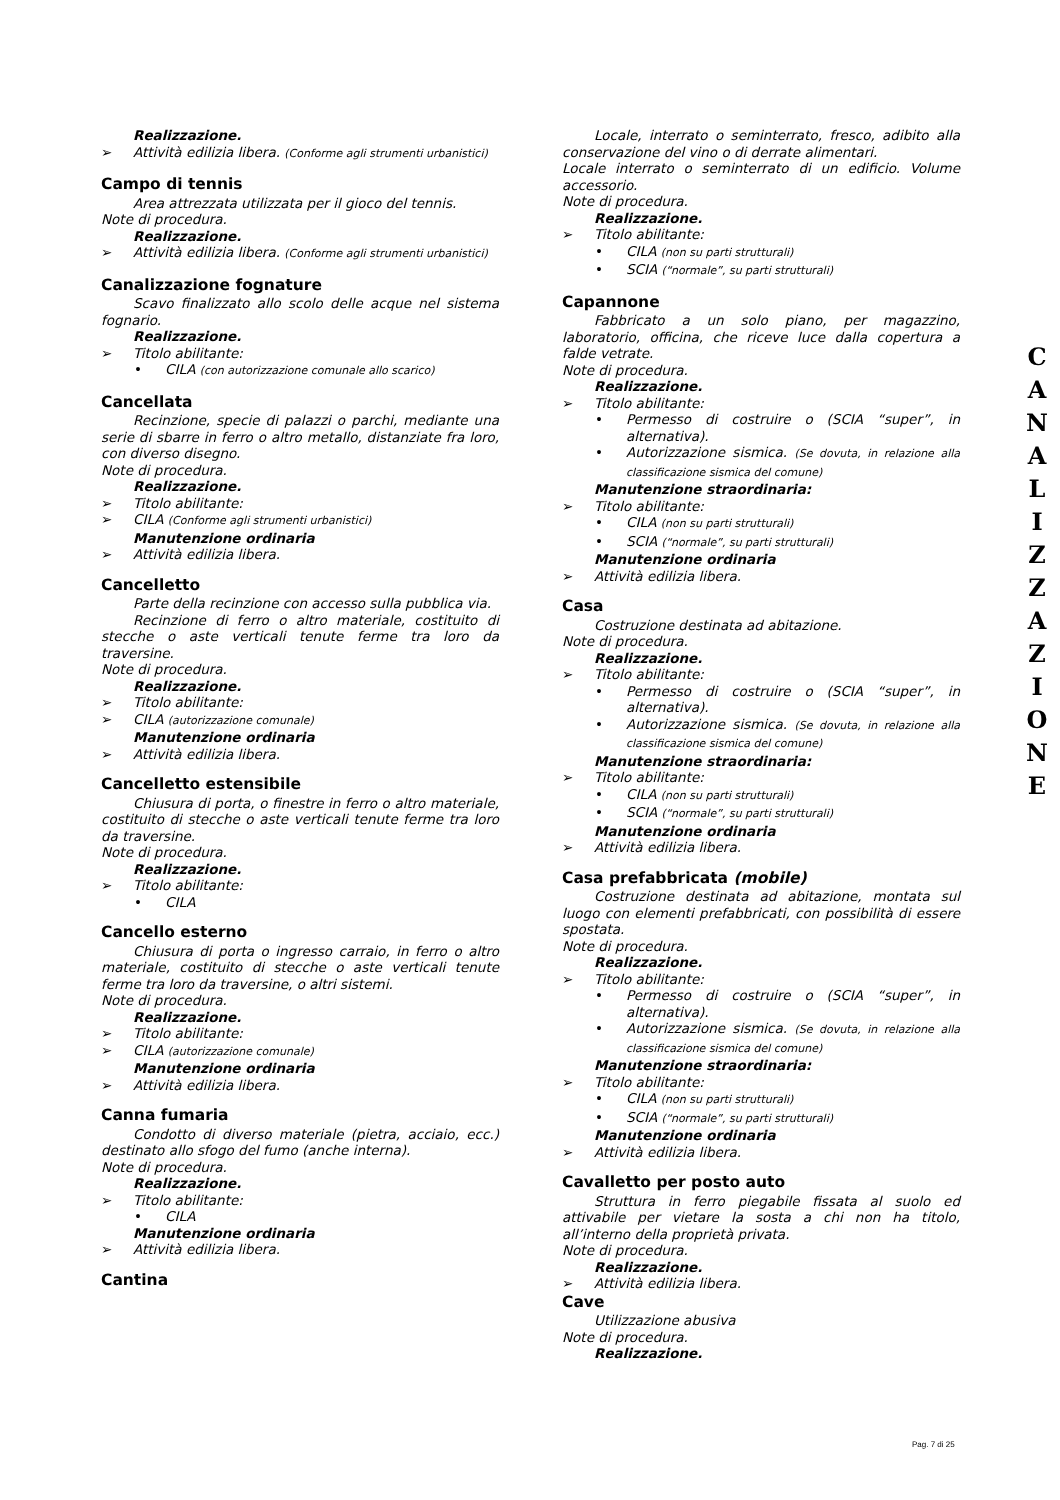Realizzazione.
Attività edilizia libera. (Conforme agli strumenti urbanistici)
Campo di tennis
Area attrezzata utilizzata per il gioco del tennis.
Note di procedura.
Realizzazione.
Attività edilizia libera. (Conforme agli strumenti urbanistici)
Canalizzazione fognature
Scavo finalizzato allo scolo delle acque nel sistema fognario.
Realizzazione.
Titolo abilitante:
CILA (con autorizzazione comunale allo scarico)
Cancellata
Recinzione, specie di palazzi o parchi, mediante una serie di sbarre in ferro o altro metallo, distanziate fra loro, con diverso disegno.
Note di procedura.
Realizzazione.
Titolo abilitante:
CILA (Conforme agli strumenti urbanistici)
Manutenzione ordinaria
Attività edilizia libera.
Cancelletto
Parte della recinzione con accesso sulla pubblica via.
Recinzione di ferro o altro materiale, costituito di stecche o aste verticali tenute ferme tra loro da traversine.
Note di procedura.
Realizzazione.
Titolo abilitante:
CILA (autorizzazione comunale)
Manutenzione ordinaria
Attività edilizia libera.
Cancelletto estensibile
Chiusura di porta, o finestre in ferro o altro materiale, costituito di stecche o aste verticali tenute ferme tra loro da traversine.
Note di procedura.
Realizzazione.
Titolo abilitante:
CILA
Cancello esterno
Chiusura di porta o ingresso carraio, in ferro o altro materiale, costituito di stecche o aste verticali tenute ferme tra loro da traversine, o altri sistemi.
Note di procedura.
Realizzazione.
Titolo abilitante:
CILA (autorizzazione comunale)
Manutenzione ordinaria
Attività edilizia libera.
Canna fumaria
Condotto di diverso materiale (pietra, acciaio, ecc.) destinato allo sfogo del fumo (anche interna).
Note di procedura.
Realizzazione.
Titolo abilitante:
CILA
Manutenzione ordinaria
Attività edilizia libera.
Cantina
Locale, interrato o seminterrato, fresco, adibito alla conservazione del vino o di derrate alimentari.
Locale interrato o seminterrato di un edificio. Volume accessorio.
Note di procedura.
Realizzazione.
Titolo abilitante:
CILA (non su parti strutturali)
SCIA (“normale”, su parti strutturali)
Capannone
Fabbricato a un solo piano, per magazzino, laboratorio, officina, che riceve luce dalla copertura a falde vetrate.
Note di procedura.
Realizzazione.
Titolo abilitante:
Permesso di costruire o (SCIA “super”, in alternativa).
Autorizzazione sismica. (Se dovuta, in relazione alla classificazione sismica del comune)
Manutenzione straordinaria:
Titolo abilitante:
CILA (non su parti strutturali)
SCIA (“normale”, su parti strutturali)
Manutenzione ordinaria
Attività edilizia libera.
Casa
Costruzione destinata ad abitazione.
Note di procedura.
Realizzazione.
Titolo abilitante:
Permesso di costruire o (SCIA “super”, in alternativa).
Autorizzazione sismica. (Se dovuta, in relazione alla classificazione sismica del comune)
Manutenzione straordinaria:
Titolo abilitante:
CILA (non su parti strutturali)
SCIA (“normale”, su parti strutturali)
Manutenzione ordinaria
Attività edilizia libera.
Casa prefabbricata (mobile)
Costruzione destinata ad abitazione, montata sul luogo con elementi prefabbricati, con possibilità di essere spostata.
Note di procedura.
Realizzazione.
Titolo abilitante:
Permesso di costruire o (SCIA “super”, in alternativa).
Autorizzazione sismica. (Se dovuta, in relazione alla classificazione sismica del comune)
Manutenzione straordinaria:
Titolo abilitante:
CILA (non su parti strutturali)
SCIA (“normale”, su parti strutturali)
Manutenzione ordinaria
Attività edilizia libera.
Cavalletto per posto auto
Struttura in ferro piegabile fissata al suolo ed attivabile per vietare la sosta a chi non ha titolo, all’interno della proprietà privata.
Note di procedura.
Realizzazione.
Attività edilizia libera.
Cave
Utilizzazione abusiva
Note di procedura.
Realizzazione.
C
A
N
A
L
I
Z
Z
A
Z
I
O
N
E
Pag. 7 di 25